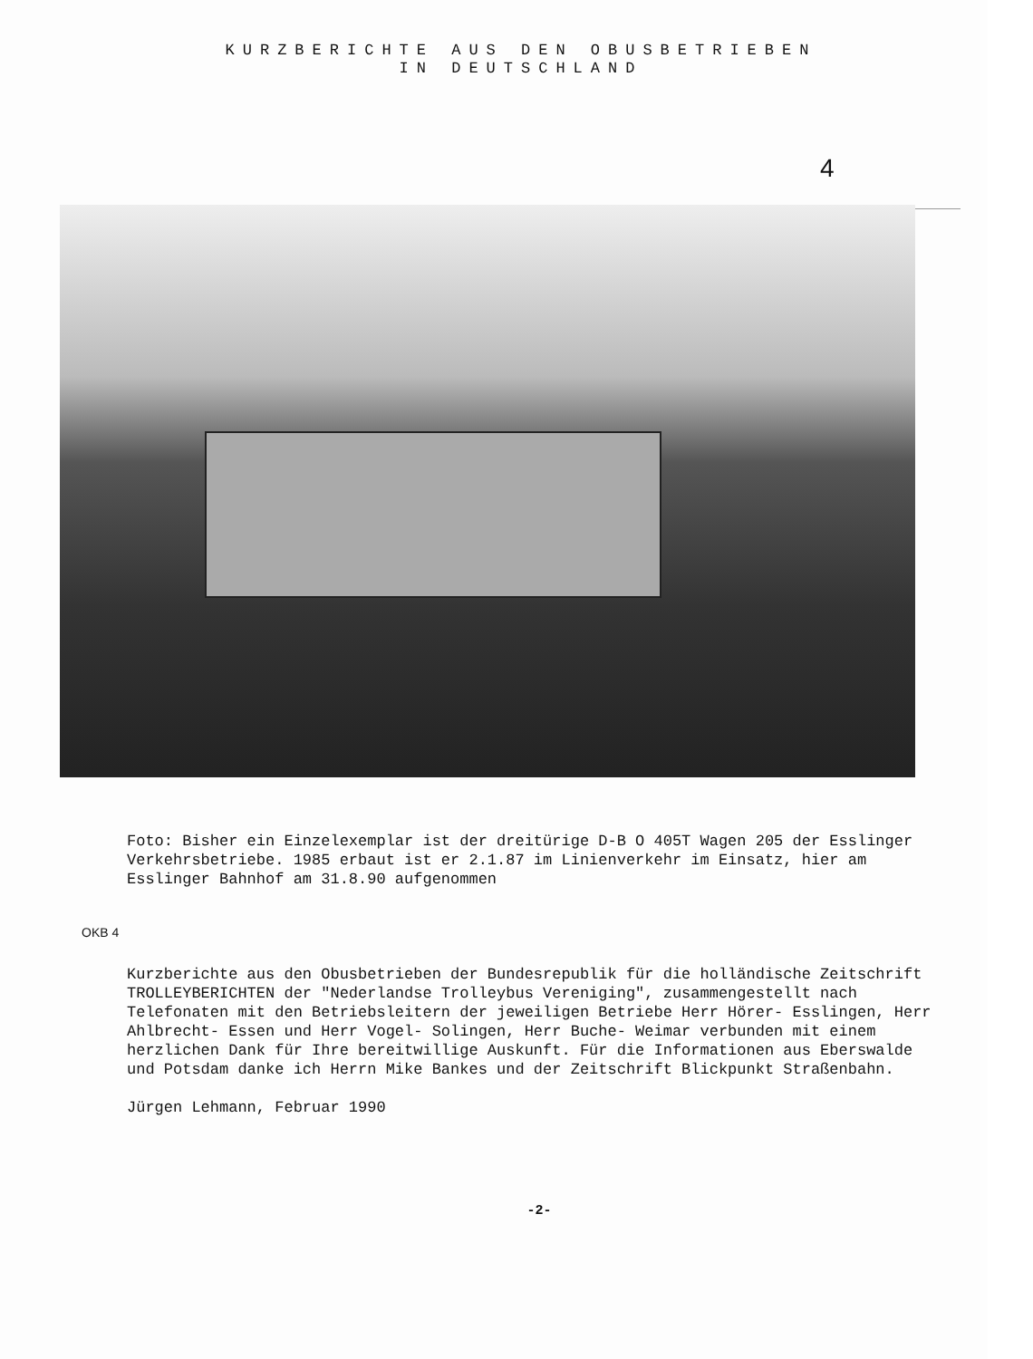KURZBERICHTE AUS DEN OBUSBETRIEBEN
IN DEUTSCHLAND
4
Foto: Bisher ein Einzelexemplar ist der dreitürige D-B O 405T Wagen 205 der Esslinger Verkehrsbetriebe. 1985 erbaut ist er 2.1.87 im Linienverkehr im Einsatz, hier am Esslinger Bahnhof am 31.8.90 aufgenommen
OKB 4
Kurzberichte aus den Obusbetrieben der Bundesrepublik für die holländische Zeitschrift TROLLEYBERICHTEN der "Nederlandse Trolleybus Vereniging", zusammengestellt nach Telefonaten mit den Betriebsleitern der jeweiligen Betriebe Herr Hörer- Esslingen, Herr Ahlbrecht- Essen und Herr Vogel- Solingen, Herr Buche- Weimar verbunden mit einem herzlichen Dank für Ihre bereitwillige Auskunft. Für die Informationen aus Eberswalde und Potsdam danke ich Herrn Mike Bankes und der Zeitschrift Blickpunkt Straßenbahn.
Jürgen Lehmann, Februar 1990
-2-